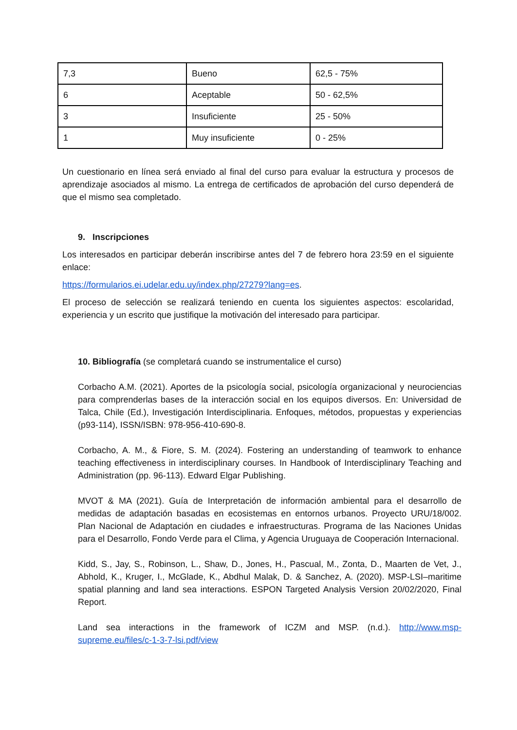| 7,3 | Bueno | 62,5 - 75% |
| 6 | Aceptable | 50 - 62,5% |
| 3 | Insuficiente | 25 - 50% |
| 1 | Muy insuficiente | 0 - 25% |
Un cuestionario en línea será enviado al final del curso para evaluar la estructura y procesos de aprendizaje asociados al mismo. La entrega de certificados de aprobación del curso dependerá de que el mismo sea completado.
9. Inscripciones
Los interesados en participar deberán inscribirse antes del 7 de febrero hora 23:59 en el siguiente enlace:
https://formularios.ei.udelar.edu.uy/index.php/27279?lang=es.
El proceso de selección se realizará teniendo en cuenta los siguientes aspectos: escolaridad, experiencia y un escrito que justifique la motivación del interesado para participar.
10. Bibliografía (se completará cuando se instrumentalice el curso)
Corbacho A.M. (2021). Aportes de la psicología social, psicología organizacional y neurociencias para comprenderlas bases de la interacción social en los equipos diversos. En: Universidad de Talca, Chile (Ed.), Investigación Interdisciplinaria. Enfoques, métodos, propuestas y experiencias (p93-114), ISSN/ISBN: 978-956-410-690-8.
Corbacho, A. M., & Fiore, S. M. (2024). Fostering an understanding of teamwork to enhance teaching effectiveness in interdisciplinary courses. In Handbook of Interdisciplinary Teaching and Administration (pp. 96-113). Edward Elgar Publishing.
MVOT & MA (2021). Guía de Interpretación de información ambiental para el desarrollo de medidas de adaptación basadas en ecosistemas en entornos urbanos. Proyecto URU/18/002. Plan Nacional de Adaptación en ciudades e infraestructuras. Programa de las Naciones Unidas para el Desarrollo, Fondo Verde para el Clima, y Agencia Uruguaya de Cooperación Internacional.
Kidd, S., Jay, S., Robinson, L., Shaw, D., Jones, H., Pascual, M., Zonta, D., Maarten de Vet, J., Abhold, K., Kruger, I., McGlade, K., Abdhul Malak, D. & Sanchez, A. (2020). MSP-LSI–maritime spatial planning and land sea interactions. ESPON Targeted Analysis Version 20/02/2020, Final Report.
Land sea interactions in the framework of ICZM and MSP. (n.d.). http://www.msp-supreme.eu/files/c-1-3-7-lsi.pdf/view